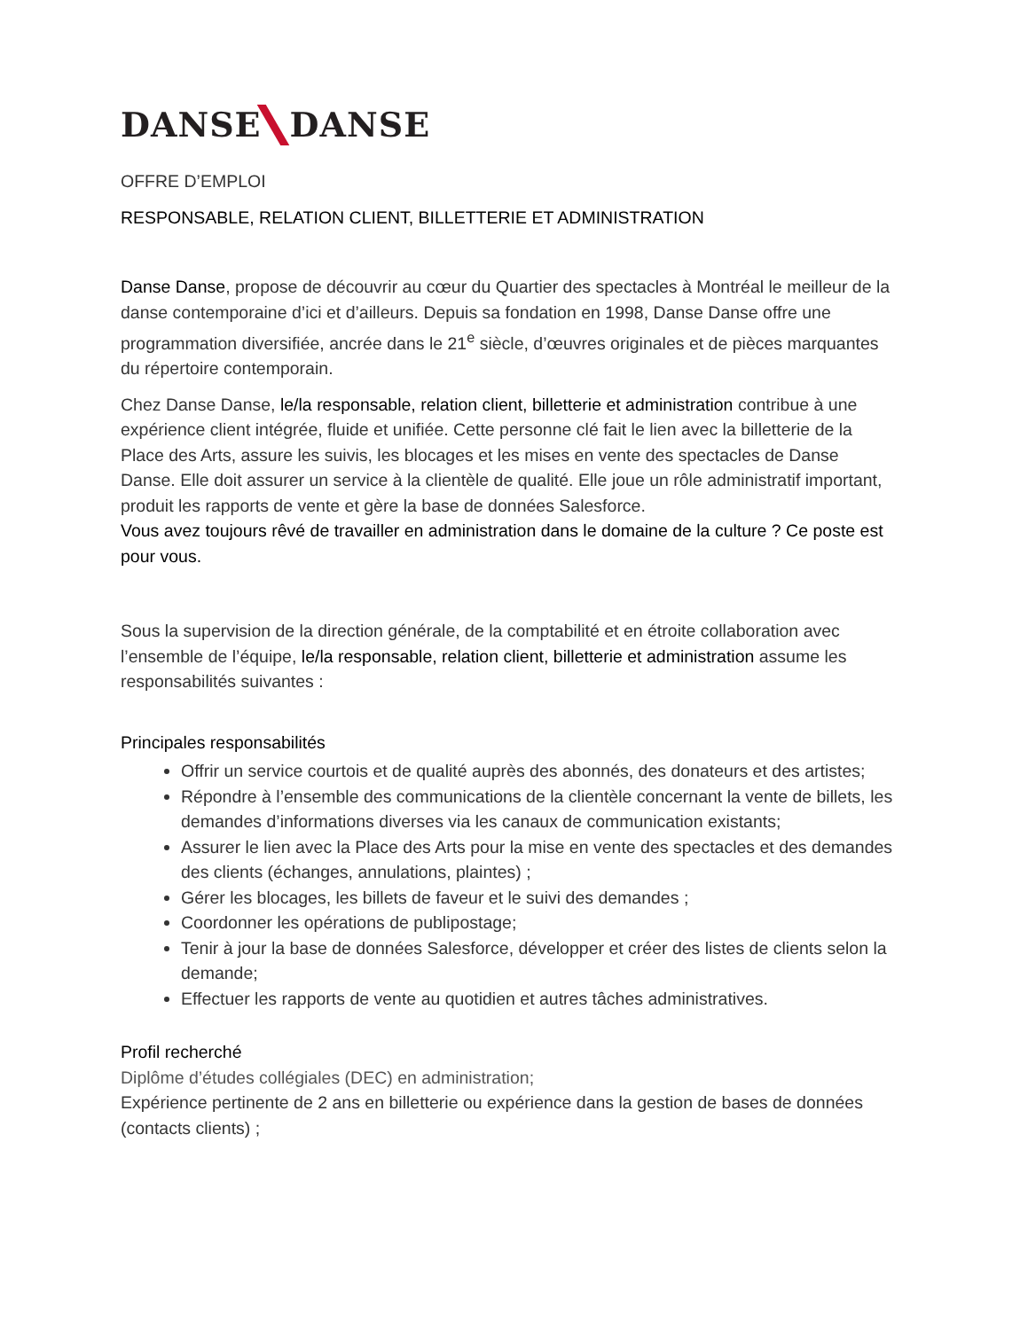DANSE DANSE
OFFRE D’EMPLOI
RESPONSABLE, RELATION CLIENT, BILLETTERIE ET ADMINISTRATION
Danse Danse, propose de découvrir au cœur du Quartier des spectacles à Montréal le meilleur de la danse contemporaine d’ici et d’ailleurs. Depuis sa fondation en 1998, Danse Danse offre une programmation diversifiée, ancrée dans le 21<sup>e</sup> siècle, d’œuvres originales et de pièces marquantes du répertoire contemporain.
Chez Danse Danse, le/la responsable, relation client, billetterie et administration contribue à une expérience client intégrée, fluide et unifiée. Cette personne clé fait le lien avec la billetterie de la Place des Arts, assure les suivis, les blocages et les mises en vente des spectacles de Danse Danse. Elle doit assurer un service à la clientèle de qualité. Elle joue un rôle administratif important, produit les rapports de vente et gère la base de données Salesforce.
Vous avez toujours rêvé de travailler en administration dans le domaine de la culture ? Ce poste est pour vous.
Sous la supervision de la direction générale, de la comptabilité et en étroite collaboration avec l’ensemble de l’équipe, le/la responsable, relation client, billetterie et administration assume les responsabilités suivantes :
Principales responsabilités
Offrir un service courtois et de qualité auprès des abonnés, des donateurs et des artistes;
Répondre à l’ensemble des communications de la clientèle concernant la vente de billets, les demandes d’informations diverses via les canaux de communication existants;
Assurer le lien avec la Place des Arts pour la mise en vente des spectacles et des demandes des clients (échanges, annulations, plaintes) ;
Gérer les blocages, les billets de faveur et le suivi des demandes ;
Coordonner les opérations de publipostage;
Tenir à jour la base de données Salesforce, développer et créer des listes de clients selon la demande;
Effectuer les rapports de vente au quotidien et autres tâches administratives.
Profil recherché
Diplôme d’études collégiales (DEC) en administration;
Expérience pertinente de 2 ans en billetterie ou expérience dans la gestion de bases de données (contacts clients) ;